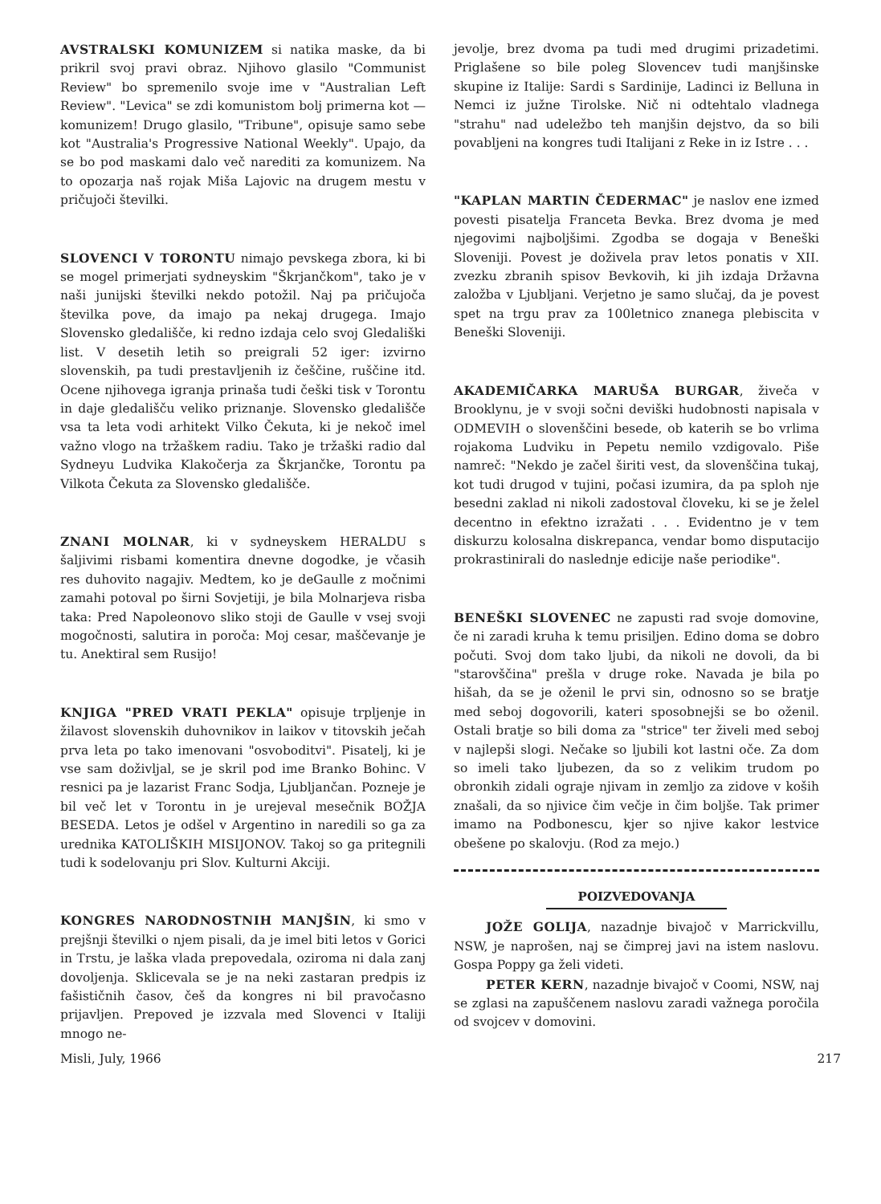AVSTRALSKI KOMUNIZEM si natika maske, da bi prikril svoj pravi obraz. Njihovo glasilo "Communist Review" bo spremenilo svoje ime v "Australian Left Review". "Levica" se zdi komunistom bolj primerna kot — komunizem! Drugo glasilo, "Tribune", opisuje samo sebe kot "Australia's Progressive National Weekly". Upajo, da se bo pod maskami dalo več narediti za komunizem. Na to opozarja naš rojak Miša Lajovic na drugem mestu v pričujoči številki.
SLOVENCI V TORONTU nimajo pevskega zbora, ki bi se mogel primerjati sydneyskim "Škrjančkom", tako je v naši junijski številki nekdo potožil. Naj pa pričujoča številka pove, da imajo pa nekaj drugega. Imajo Slovensko gledališče, ki redno izdaja celo svoj Gledališki list. V desetih letih so preigrali 52 iger: izvirno slovenskih, pa tudi prestavljenih iz češčine, ruščine itd. Ocene njihovega igranja prinaša tudi češki tisk v Torontu in daje gledališču veliko priznanje. Slovensko gledališče vsa ta leta vodi arhitekt Vilko Čekuta, ki je nekoč imel važno vlogo na tržaškem radiu. Tako je tržaški radio dal Sydneyu Ludvika Klakočerja za Škrjančke, Torontu pa Vilkota Čekuta za Slovensko gledališče.
ZNANI MOLNAR, ki v sydneyskem HERALDU s šaljivimi risbami komentira dnevne dogodke, je včasih res duhovito nagajiv. Medtem, ko je deGaulle z močnimi zamahi potoval po širni Sovjetiji, je bila Molnarjeva risba taka: Pred Napoleonovo sliko stoji de Gaulle v vsej svoji mogočnosti, salutira in poroča: Moj cesar, maščevanje je tu. Anektiral sem Rusijo!
KNJIGA "PRED VRATI PEKLA" opisuje trpljenje in žilavost slovenskih duhovnikov in laikov v titovskih ječah prva leta po tako imenovani "osvoboditvi". Pisatelj, ki je vse sam doživljal, se je skril pod ime Branko Bohinc. V resnici pa je lazarist Franc Sodja, Ljubljančan. Pozneje je bil več let v Torontu in je urejeval mesečnik BOŽJA BESEDA. Letos je odšel v Argentino in naredili so ga za urednika KATOLIŠKIH MISIJONOV. Takoj so ga pritegnili tudi k sodelovanju pri Slov. Kulturni Akciji.
KONGRES NARODNOSTNIH MANJŠIN, ki smo v prejšnji številki o njem pisali, da je imel biti letos v Gorici in Trstu, je laška vlada prepovedala, oziroma ni dala zanj dovoljenja. Sklicevala se je na neki zastaran predpis iz fašističnih časov, češ da kongres ni bil pravočasno prijavljen. Prepoved je izzvala med Slovenci v Italiji mnogo ne-
jevolje, brez dvoma pa tudi med drugimi prizadetimi. Priglašene so bile poleg Slovencev tudi manjšinske skupine iz Italije: Sardi s Sardinije, Ladinci iz Belluna in Nemci iz južne Tirolske. Nič ni odtehtalo vladnega "strahu" nad udeležbo teh manjšin dejstvo, da so bili povabljeni na kongres tudi Italijani z Reke in iz Istre . . .
"KAPLAN MARTIN ČEDERMAC" je naslov ene izmed povesti pisatelja Franceta Bevka. Brez dvoma je med njegovimi najboljšimi. Zgodba se dogaja v Beneški Sloveniji. Povest je doživela prav letos ponatis v XII. zvezku zbranih spisov Bevkovih, ki jih izdaja Državna založba v Ljubljani. Verjetno je samo slučaj, da je povest spet na trgu prav za 100letnico znanega plebiscita v Beneški Sloveniji.
AKADEMIČARKA MARUŠA BURGAR, živeča v Brooklynu, je v svoji sočni deviški hudobnosti napisala v ODMEVIH o slovenščini besede, ob katerih se bo vrlima rojakoma Ludviku in Pepetu nemilo vzdigovalo. Piše namreč: "Nekdo je začel širiti vest, da slovenščina tukaj, kot tudi drugod v tujini, počasi izumira, da pa sploh nje besedni zaklad ni nikoli zadostoval človeku, ki se je želel decentno in efektno izražati . . . Evidentno je v tem diskurzu kolosalna diskrepanca, vendar bomo disputacijo prokrastinirali do naslednje edicije naše periodike".
BENEŠKI SLOVENEC ne zapusti rad svoje domovine, če ni zaradi kruha k temu prisiljen. Edino doma se dobro počuti. Svoj dom tako ljubi, da nikoli ne dovoli, da bi "starovščina" prešla v druge roke. Navada je bila po hišah, da se je oženil le prvi sin, odnosno so se bratje med seboj dogovorili, kateri sposobnejši se bo oženil. Ostali bratje so bili doma za "strice" ter živeli med seboj v najlepši slogi. Nečake so ljubili kot lastni oče. Za dom so imeli tako ljubezen, da so z velikim trudom po obronkih zidali ograje njivam in zemljo za zidove v koših znašali, da so njivice čim večje in čim boljše. Tak primer imamo na Podbonescu, kjer so njive kakor lestvice obešene po skalovju. (Rod za mejo.)
POIZVEDOVANJA
JOŽE GOLIJA, nazadnje bivajoč v Marrickvillu, NSW, je naprošen, naj se čimprej javi na istem naslovu. Gospa Poppy ga želi videti.
PETER KERN, nazadnje bivajoč v Coomi, NSW, naj se zglasi na zapuščenem naslovu zaradi važnega poročila od svojcev v domovini.
Misli, July, 1966 217